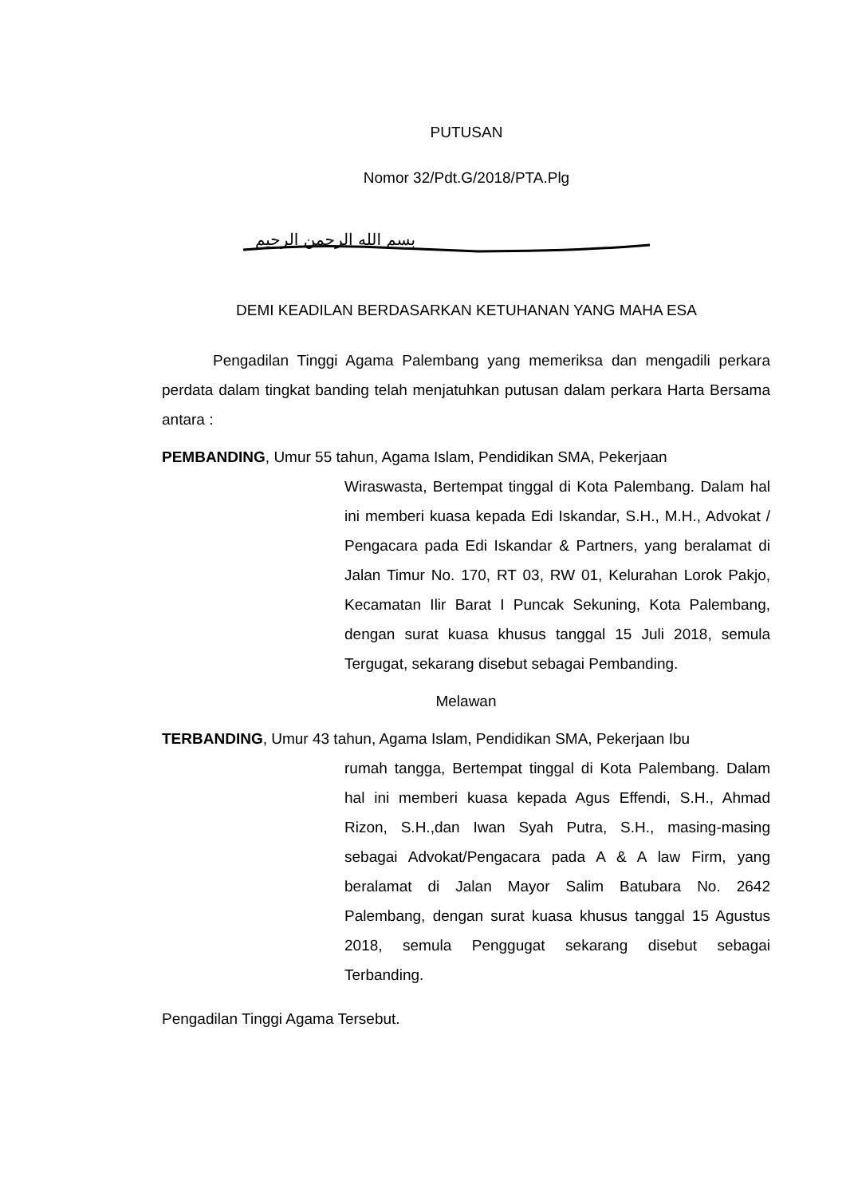PUTUSAN
Nomor 32/Pdt.G/2018/PTA.Plg
بسم الله الرحمن الرحيم
DEMI KEADILAN BERDASARKAN KETUHANAN YANG MAHA ESA
Pengadilan Tinggi Agama Palembang yang memeriksa dan mengadili perkara perdata dalam tingkat banding telah menjatuhkan putusan dalam perkara Harta Bersama antara :
PEMBANDING, Umur 55 tahun, Agama Islam, Pendidikan SMA, Pekerjaan
Wiraswasta, Bertempat tinggal di Kota Palembang. Dalam hal ini memberi kuasa kepada Edi Iskandar, S.H., M.H., Advokat / Pengacara pada Edi Iskandar & Partners, yang beralamat di Jalan Timur No. 170, RT 03, RW 01, Kelurahan Lorok Pakjo, Kecamatan Ilir Barat I Puncak Sekuning, Kota Palembang, dengan surat kuasa khusus tanggal 15 Juli 2018, semula Tergugat, sekarang disebut sebagai Pembanding.
Melawan
TERBANDING, Umur 43 tahun, Agama Islam, Pendidikan SMA, Pekerjaan Ibu
rumah tangga, Bertempat tinggal di Kota Palembang. Dalam hal ini memberi kuasa kepada Agus Effendi, S.H., Ahmad Rizon, S.H.,dan Iwan Syah Putra, S.H., masing-masing sebagai Advokat/Pengacara pada A & A law Firm, yang beralamat di Jalan Mayor Salim Batubara No. 2642 Palembang, dengan surat kuasa khusus tanggal 15 Agustus 2018, semula Penggugat sekarang disebut sebagai Terbanding.
Pengadilan Tinggi Agama Tersebut.